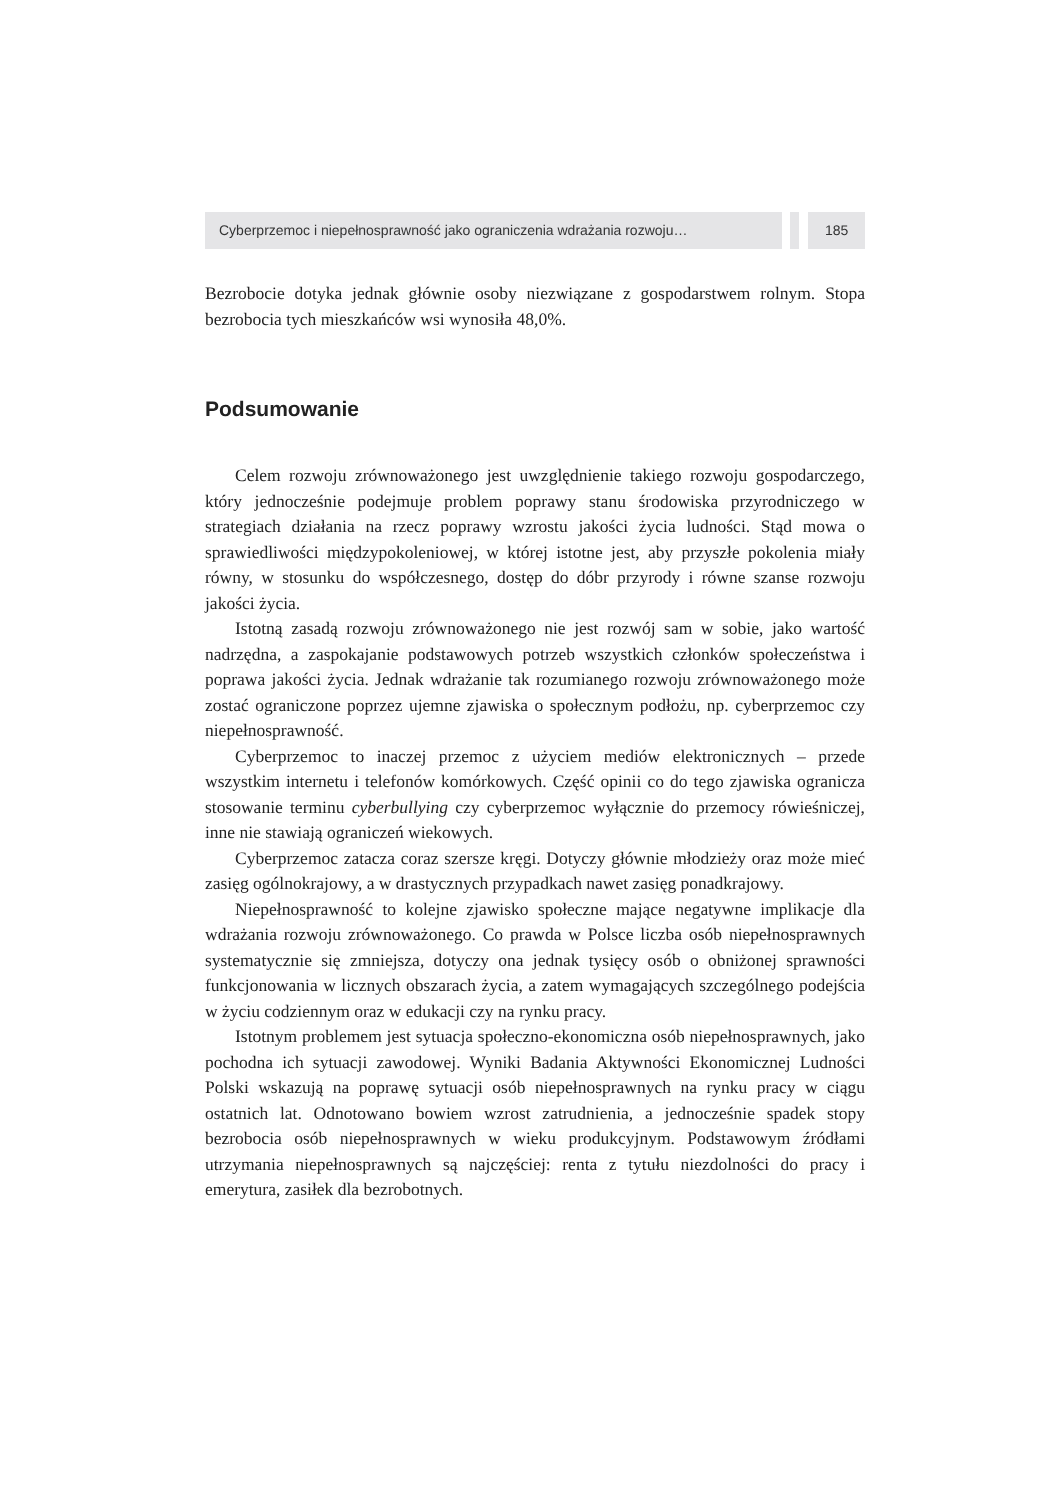Cyberprzemoc i niepełnosprawność jako ograniczenia wdrażania rozwoju…
185
Bezrobocie dotyka jednak głównie osoby niezwiązane z gospodarstwem rolnym. Stopa bezrobocia tych mieszkańców wsi wynosiła 48,0%.
Podsumowanie
Celem rozwoju zrównoważonego jest uwzględnienie takiego rozwoju gospodarczego, który jednocześnie podejmuje problem poprawy stanu środowiska przyrodniczego w strategiach działania na rzecz poprawy wzrostu jakości życia ludności. Stąd mowa o sprawiedliwości międzypokoleniowej, w której istotne jest, aby przyszłe pokolenia miały równy, w stosunku do współczesnego, dostęp do dóbr przyrody i równe szanse rozwoju jakości życia.
Istotną zasadą rozwoju zrównoważonego nie jest rozwój sam w sobie, jako wartość nadrzędna, a zaspokajanie podstawowych potrzeb wszystkich członków społeczeństwa i poprawa jakości życia. Jednak wdrażanie tak rozumianego rozwoju zrównoważonego może zostać ograniczone poprzez ujemne zjawiska o społecznym podłożu, np. cyberprzemoc czy niepełnosprawność.
Cyberprzemoc to inaczej przemoc z użyciem mediów elektronicznych – przede wszystkim internetu i telefonów komórkowych. Część opinii co do tego zjawiska ogranicza stosowanie terminu cyberbullying czy cyberprzemoc wyłącznie do przemocy rówieśniczej, inne nie stawiają ograniczeń wiekowych.
Cyberprzemoc zatacza coraz szersze kręgi. Dotyczy głównie młodzieży oraz może mieć zasięg ogólnokrajowy, a w drastycznych przypadkach nawet zasięg ponadkrajowy.
Niepełnosprawność to kolejne zjawisko społeczne mające negatywne implikacje dla wdrażania rozwoju zrównoważonego. Co prawda w Polsce liczba osób niepełnosprawnych systematycznie się zmniejsza, dotyczy ona jednak tysięcy osób o obniżonej sprawności funkcjonowania w licznych obszarach życia, a zatem wymagających szczególnego podejścia w życiu codziennym oraz w edukacji czy na rynku pracy.
Istotnym problemem jest sytuacja społeczno-ekonomiczna osób niepełnosprawnych, jako pochodna ich sytuacji zawodowej. Wyniki Badania Aktywności Ekonomicznej Ludności Polski wskazują na poprawę sytuacji osób niepełnosprawnych na rynku pracy w ciągu ostatnich lat. Odnotowano bowiem wzrost zatrudnienia, a jednocześnie spadek stopy bezrobocia osób niepełnosprawnych w wieku produkcyjnym. Podstawowym źródłami utrzymania niepełnosprawnych są najczęściej: renta z tytułu niezdolności do pracy i emerytura, zasiłek dla bezrobotnych.